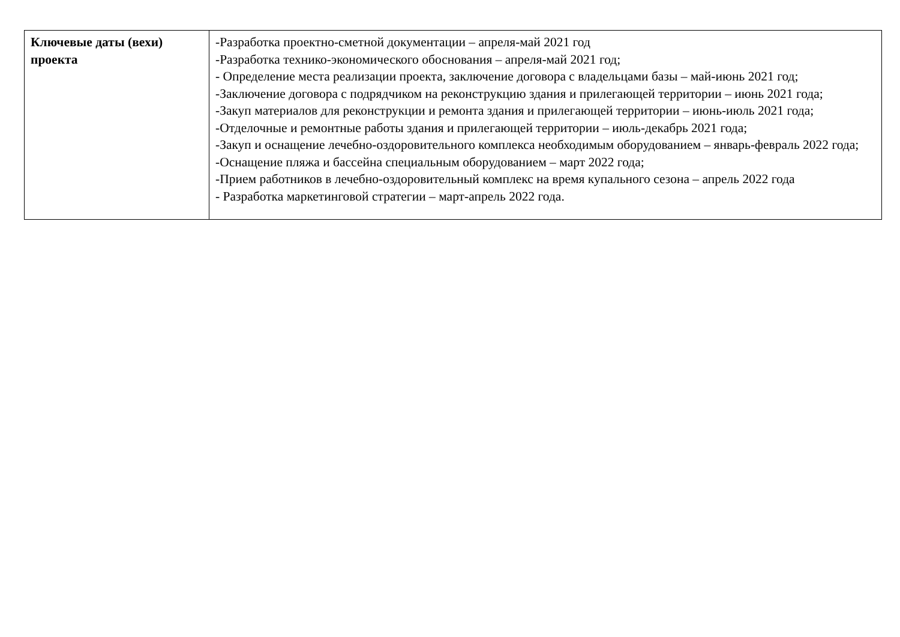| Ключевые даты (вехи) проекта | -Разработка проектно-сметной документации – апреля-май 2021 год -Разработка технико-экономического обоснования – апреля-май 2021 год; - Определение места реализации проекта, заключение договора с владельцами базы – май-июнь 2021 год; -Заключение договора с подрядчиком на реконструкцию здания и прилегающей территории – июнь 2021 года; -Закуп материалов для реконструкции и ремонта здания и прилегающей территории – июнь-июль 2021 года; -Отделочные и ремонтные работы здания и прилегающей территории – июль-декабрь 2021 года; -Закуп и оснащение лечебно-оздоровительного комплекса необходимым оборудованием – январь-февраль 2022 года; -Оснащение пляжа и бассейна специальным оборудованием – март 2022 года; -Прием работников в лечебно-оздоровительный комплекс на время купального сезона – апрель 2022 года - Разработка маркетинговой стратегии – март-апрель 2022 года. |